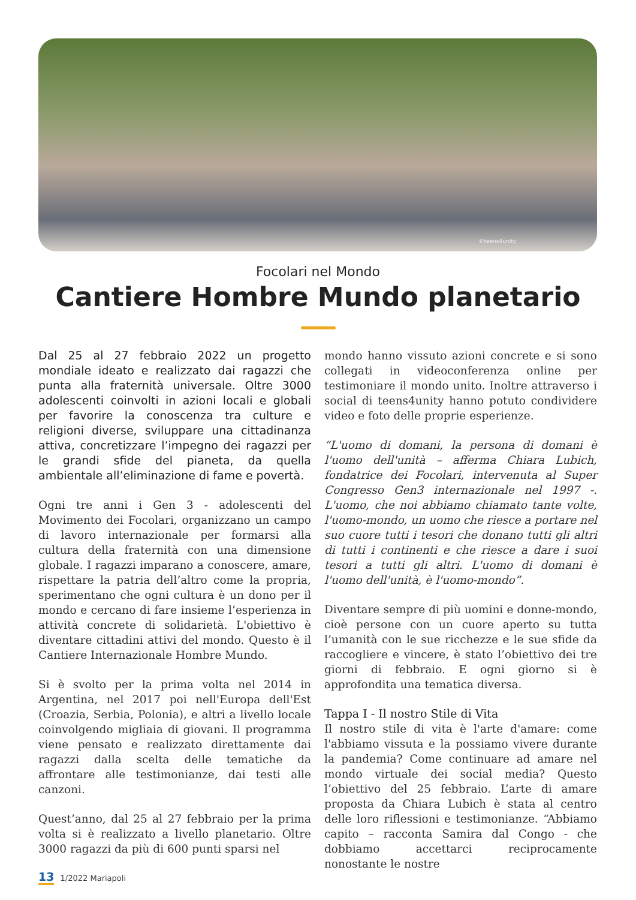©teens4unity
Focolari nel Mondo
Cantiere Hombre Mundo planetario
Dal 25 al 27 febbraio 2022 un progetto mondiale ideato e realizzato dai ragazzi che punta alla fraternità universale. Oltre 3000 adolescenti coinvolti in azioni locali e globali per favorire la conoscenza tra culture e religioni diverse, sviluppare una cittadinanza attiva, concretizzare l’impegno dei ragazzi per le grandi sfide del pianeta, da quella ambientale all’eliminazione di fame e povertà.
Ogni tre anni i Gen 3 - adolescenti del Movimento dei Focolari, organizzano un campo di lavoro internazionale per formarsi alla cultura della fraternità con una dimensione globale. I ragazzi imparano a conoscere, amare, rispettare la patria dell’altro come la propria, sperimentano che ogni cultura è un dono per il mondo e cercano di fare insieme l’esperienza in attività concrete di solidarietà. L'obiettivo è diventare cittadini attivi del mondo. Questo è il Cantiere Internazionale Hombre Mundo.
Si è svolto per la prima volta nel 2014 in Argentina, nel 2017 poi nell'Europa dell'Est (Croazia, Serbia, Polonia), e altri a livello locale coinvolgendo migliaia di giovani. Il programma viene pensato e realizzato direttamente dai ragazzi dalla scelta delle tematiche da affrontare alle testimonianze, dai testi alle canzoni.
Quest’anno, dal 25 al 27 febbraio per la prima volta si è realizzato a livello planetario. Oltre 3000 ragazzi da più di 600 punti sparsi nel
mondo hanno vissuto azioni concrete e si sono collegati in videoconferenza online per testimoniare il mondo unito. Inoltre attraverso i social di teens4unity hanno potuto condividere video e foto delle proprie esperienze.
“L'uomo di domani, la persona di domani è l'uomo dell'unità – afferma Chiara Lubich, fondatrice dei Focolari, intervenuta al Super Congresso Gen3 internazionale nel 1997 -. L'uomo, che noi abbiamo chiamato tante volte, l'uomo-mondo, un uomo che riesce a portare nel suo cuore tutti i tesori che donano tutti gli altri di tutti i continenti e che riesce a dare i suoi tesori a tutti gli altri. L'uomo di domani è l'uomo dell'unità, è l'uomo-mondo”.
Diventare sempre di più uomini e donne-mondo, cioè persone con un cuore aperto su tutta l’umanità con le sue ricchezze e le sue sfide da raccogliere e vincere, è stato l’obiettivo dei tre giorni di febbraio. E ogni giorno si è approfondita una tematica diversa.
Tappa I - Il nostro Stile di Vita
Il nostro stile di vita è l'arte d'amare: come l'abbiamo vissuta e la possiamo vivere durante la pandemia? Come continuare ad amare nel mondo virtuale dei social media? Questo l’obiettivo del 25 febbraio. L’arte di amare proposta da Chiara Lubich è stata al centro delle loro riflessioni e testimonianze. “Abbiamo capito – racconta Samira dal Congo - che dobbiamo accettarci reciprocamente nonostante le nostre
13 1/2022 Mariapoli